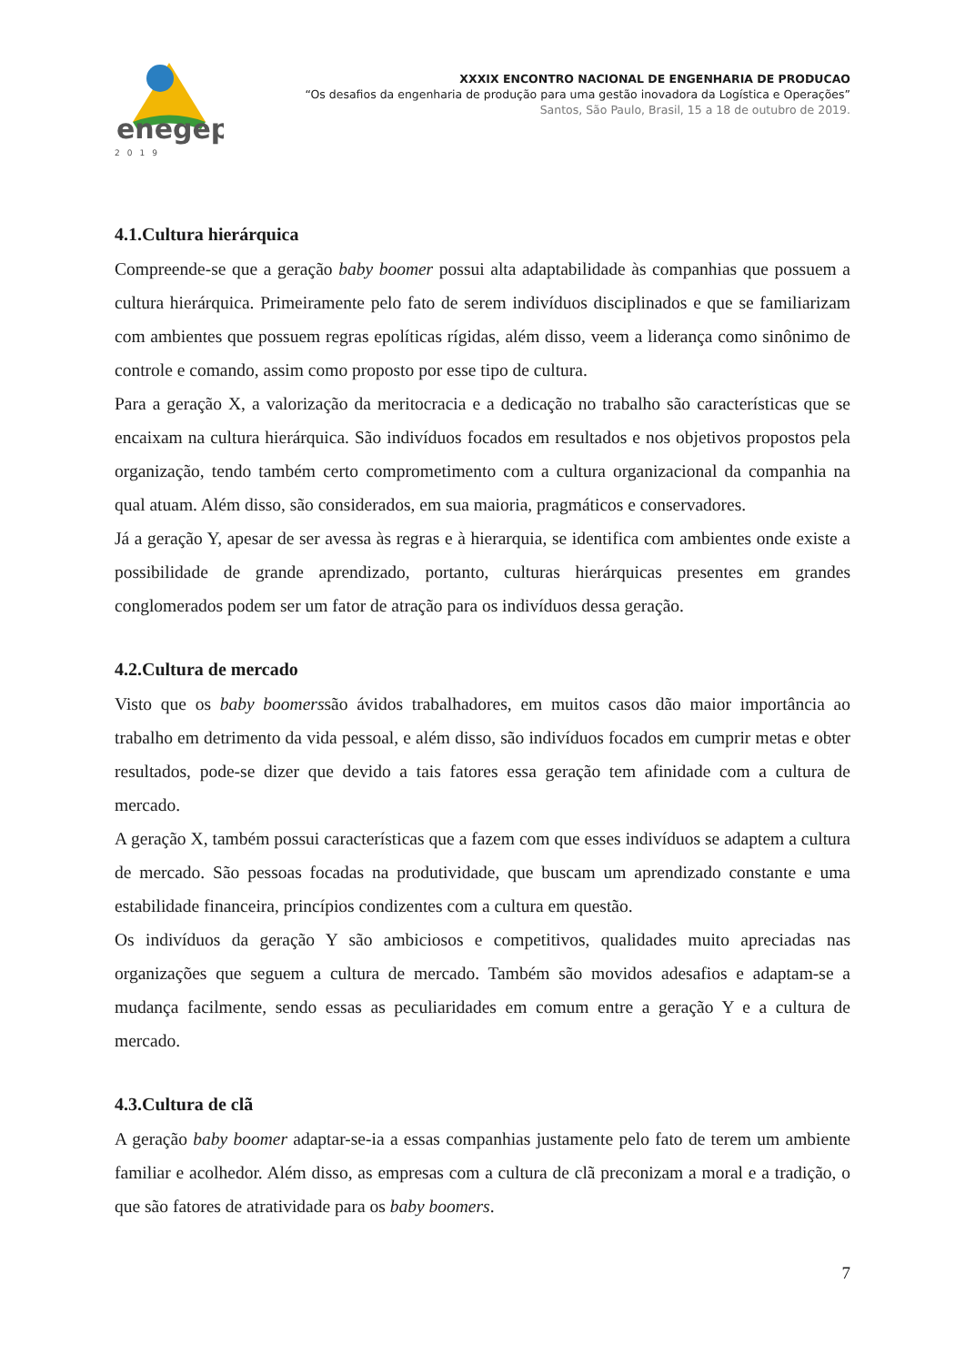enegep
2019
XXXIX ENCONTRO NACIONAL DE ENGENHARIA DE PRODUCAO
“Os desafios da engenharia de produção para uma gestão inovadora da Logística e Operações”
Santos, São Paulo, Brasil, 15 a 18 de outubro de 2019.
4.1.Cultura hierárquica
Compreende-se que a geração baby boomer possui alta adaptabilidade às companhias que possuem a cultura hierárquica. Primeiramente pelo fato de serem indivíduos disciplinados e que se familiarizam com ambientes que possuem regras epolíticas rígidas, além disso, veem a liderança como sinônimo de controle e comando, assim como proposto por esse tipo de cultura.
Para a geração X, a valorização da meritocracia e a dedicação no trabalho são características que se encaixam na cultura hierárquica. São indivíduos focados em resultados e nos objetivos propostos pela organização, tendo também certo comprometimento com a cultura organizacional da companhia na qual atuam. Além disso, são considerados, em sua maioria, pragmáticos e conservadores.
Já a geração Y, apesar de ser avessa às regras e à hierarquia, se identifica com ambientes onde existe a possibilidade de grande aprendizado, portanto, culturas hierárquicas presentes em grandes conglomerados podem ser um fator de atração para os indivíduos dessa geração.
4.2.Cultura de mercado
Visto que os baby boomerssão ávidos trabalhadores, em muitos casos dão maior importância ao trabalho em detrimento da vida pessoal, e além disso, são indivíduos focados em cumprir metas e obter resultados, pode-se dizer que devido a tais fatores essa geração tem afinidade com a cultura de mercado.
A geração X, também possui características que a fazem com que esses indivíduos se adaptem a cultura de mercado. São pessoas focadas na produtividade, que buscam um aprendizado constante e uma estabilidade financeira, princípios condizentes com a cultura em questão.
Os indivíduos da geração Y são ambiciosos e competitivos, qualidades muito apreciadas nas organizações que seguem a cultura de mercado. Também são movidos adesafios e adaptam-se a mudança facilmente, sendo essas as peculiaridades em comum entre a geração Y e a cultura de mercado.
4.3.Cultura de clã
A geração baby boomer adaptar-se-ia a essas companhias justamente pelo fato de terem um ambiente familiar e acolhedor. Além disso, as empresas com a cultura de clã preconizam a moral e a tradição, o que são fatores de atratividade para os baby boomers.
7